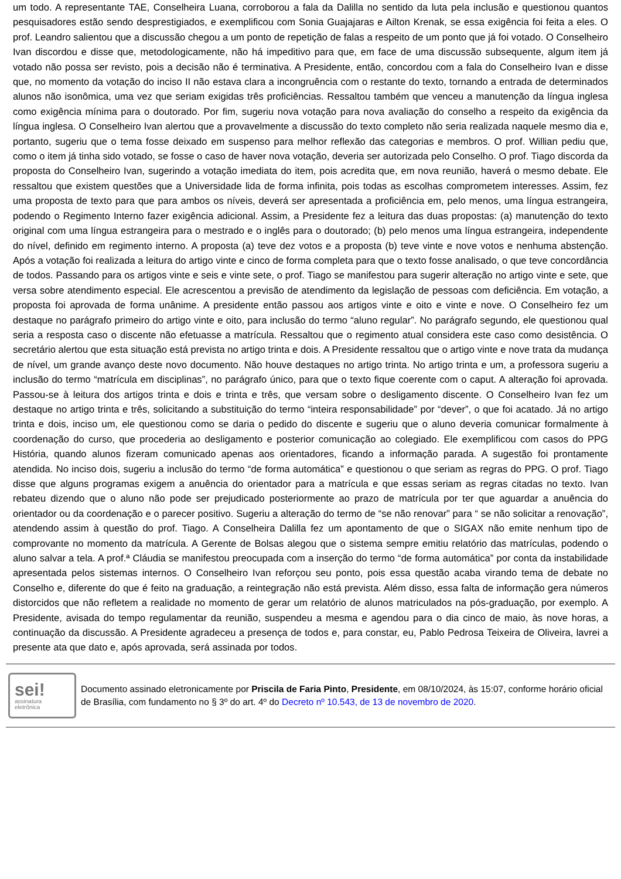um todo. A representante TAE, Conselheira Luana, corroborou a fala da Dalilla no sentido da luta pela inclusão e questionou quantos pesquisadores estão sendo desprestigiados, e exemplificou com Sonia Guajajaras e Ailton Krenak, se essa exigência foi feita a eles. O prof. Leandro salientou que a discussão chegou a um ponto de repetição de falas a respeito de um ponto que já foi votado. O Conselheiro Ivan discordou e disse que, metodologicamente, não há impeditivo para que, em face de uma discussão subsequente, algum item já votado não possa ser revisto, pois a decisão não é terminativa. A Presidente, então, concordou com a fala do Conselheiro Ivan e disse que, no momento da votação do inciso II não estava clara a incongruência com o restante do texto, tornando a entrada de determinados alunos não isonômica, uma vez que seriam exigidas três proficiências. Ressaltou também que venceu a manutenção da língua inglesa como exigência mínima para o doutorado. Por fim, sugeriu nova votação para nova avaliação do conselho a respeito da exigência da língua inglesa. O Conselheiro Ivan alertou que a provavelmente a discussão do texto completo não seria realizada naquele mesmo dia e, portanto, sugeriu que o tema fosse deixado em suspenso para melhor reflexão das categorias e membros. O prof. Willian pediu que, como o item já tinha sido votado, se fosse o caso de haver nova votação, deveria ser autorizada pelo Conselho. O prof. Tiago discorda da proposta do Conselheiro Ivan, sugerindo a votação imediata do item, pois acredita que, em nova reunião, haverá o mesmo debate. Ele ressaltou que existem questões que a Universidade lida de forma infinita, pois todas as escolhas comprometem interesses. Assim, fez uma proposta de texto para que para ambos os níveis, deverá ser apresentada a proficiência em, pelo menos, uma língua estrangeira, podendo o Regimento Interno fazer exigência adicional. Assim, a Presidente fez a leitura das duas propostas: (a) manutenção do texto original com uma língua estrangeira para o mestrado e o inglês para o doutorado; (b) pelo menos uma língua estrangeira, independente do nível, definido em regimento interno. A proposta (a) teve dez votos e a proposta (b) teve vinte e nove votos e nenhuma abstenção. Após a votação foi realizada a leitura do artigo vinte e cinco de forma completa para que o texto fosse analisado, o que teve concordância de todos. Passando para os artigos vinte e seis e vinte sete, o prof. Tiago se manifestou para sugerir alteração no artigo vinte e sete, que versa sobre atendimento especial. Ele acrescentou a previsão de atendimento da legislação de pessoas com deficiência. Em votação, a proposta foi aprovada de forma unânime. A presidente então passou aos artigos vinte e oito e vinte e nove. O Conselheiro fez um destaque no parágrafo primeiro do artigo vinte e oito, para inclusão do termo “aluno regular”. No parágrafo segundo, ele questionou qual seria a resposta caso o discente não efetuasse a matrícula. Ressaltou que o regimento atual considera este caso como desistência. O secretário alertou que esta situação está prevista no artigo trinta e dois. A Presidente ressaltou que o artigo vinte e nove trata da mudança de nível, um grande avanço deste novo documento. Não houve destaques no artigo trinta. No artigo trinta e um, a professora sugeriu a inclusão do termo “matrícula em disciplinas”, no parágrafo único, para que o texto fique coerente com o caput. A alteração foi aprovada. Passou-se à leitura dos artigos trinta e dois e trinta e três, que versam sobre o desligamento discente. O Conselheiro Ivan fez um destaque no artigo trinta e três, solicitando a substituição do termo “inteira responsabilidade” por “dever”, o que foi acatado. Já no artigo trinta e dois, inciso um, ele questionou como se daria o pedido do discente e sugeriu que o aluno deveria comunicar formalmente à coordenação do curso, que procederia ao desligamento e posterior comunicação ao colegiado. Ele exemplificou com casos do PPG História, quando alunos fizeram comunicado apenas aos orientadores, ficando a informação parada. A sugestão foi prontamente atendida. No inciso dois, sugeriu a inclusão do termo “de forma automática” e questionou o que seriam as regras do PPG. O prof. Tiago disse que alguns programas exigem a anuência do orientador para a matrícula e que essas seriam as regras citadas no texto. Ivan rebateu dizendo que o aluno não pode ser prejudicado posteriormente ao prazo de matrícula por ter que aguardar a anuência do orientador ou da coordenação e o parecer positivo. Sugeriu a alteração do termo de “se não renovar” para “ se não solicitar a renovação”, atendendo assim à questão do prof. Tiago. A Conselheira Dalilla fez um apontamento de que o SIGAX não emite nenhum tipo de comprovante no momento da matrícula. A Gerente de Bolsas alegou que o sistema sempre emitiu relatório das matrículas, podendo o aluno salvar a tela. A prof.ª Cláudia se manifestou preocupada com a inserção do termo “de forma automática” por conta da instabilidade apresentada pelos sistemas internos. O Conselheiro Ivan reforçou seu ponto, pois essa questão acaba virando tema de debate no Conselho e, diferente do que é feito na graduação, a reintegração não está prevista. Além disso, essa falta de informação gera números distorcidos que não refletem a realidade no momento de gerar um relatório de alunos matriculados na pós-graduação, por exemplo. A Presidente, avisada do tempo regulamentar da reunião, suspendeu a mesma e agendou para o dia cinco de maio, às nove horas, a continuação da discussão. A Presidente agradeceu a presença de todos e, para constar, eu, Pablo Pedrosa Teixeira de Oliveira, lavrei a presente ata que dato e, após aprovada, será assinada por todos.
sei!
assinatura
eletrônica
Documento assinado eletronicamente por Priscila de Faria Pinto, Presidente, em 08/10/2024, às 15:07, conforme horário oficial de Brasília, com fundamento no § 3º do art. 4º do Decreto nº 10.543, de 13 de novembro de 2020.